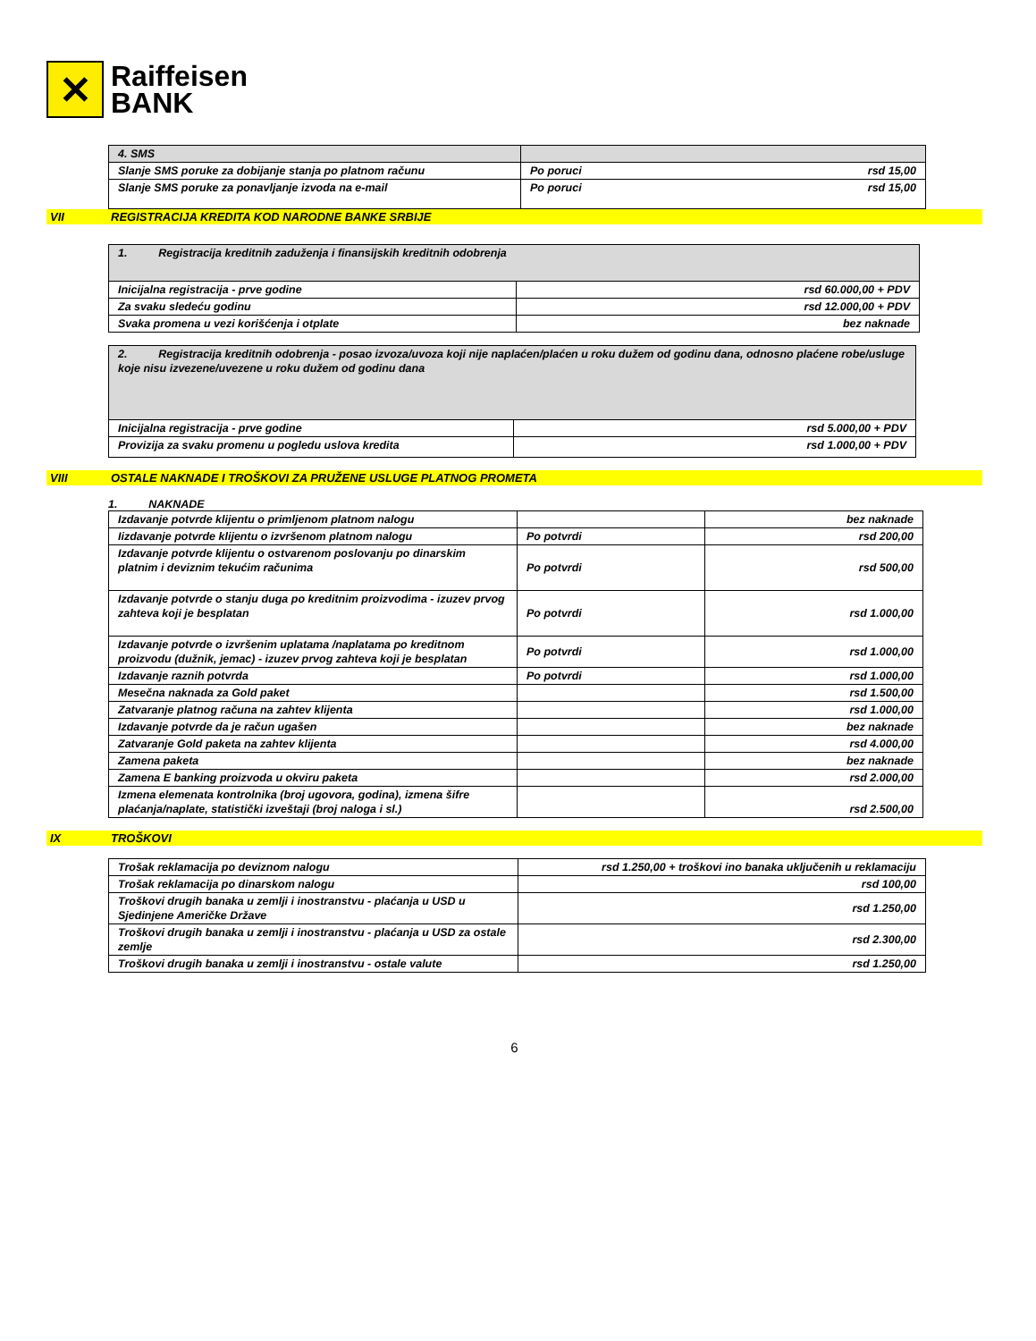✕
Raiffeisen
BANK
| 4. SMS | |
| Slanje SMS poruke za dobijanje stanja po platnom računu | Po poruci rsd 15,00 |
| Slanje SMS poruke za ponavljanje izvoda na e-mail | Po poruci rsd 15,00 |
VII REGISTRACIJA KREDITA KOD NARODNE BANKE SRBIJE
| 1. Registracija kreditnih zaduženja i finansijskih kreditnih odobrenja | |
| Inicijalna registracija - prve godine | rsd 60.000,00 + PDV |
| Za svaku sledeću godinu | rsd 12.000,00 + PDV |
| Svaka promena u vezi korišćenja i otplate | bez naknade |
| 2. Registracija kreditnih odobrenja - posao izvoza/uvoza koji nije naplaćen/plaćen u roku dužem od godinu dana, odnosno plaćene robe/usluge koje nisu izvezene/uvezene u roku dužem od godinu dana | |
| Inicijalna registracija - prve godine | rsd 5.000,00 + PDV |
| Provizija za svaku promenu u pogledu uslova kredita | rsd 1.000,00 + PDV |
VIII OSTALE NAKNADE I TROŠKOVI ZA PRUŽENE USLUGE PLATNOG PROMETA
1. NAKNADE
| Izdavanje potvrde klijentu o primljenom platnom nalogu | | bez naknade |
| Iizdavanje potvrde klijentu o izvršenom platnom nalogu | Po potvrdi | rsd 200,00 |
| Izdavanje potvrde klijentu o ostvarenom poslovanju po dinarskim platnim i deviznim tekućim računima | Po potvrdi | rsd 500,00 |
| Izdavanje potvrde o stanju duga po kreditnim proizvodima - izuzev prvog zahteva koji je besplatan | Po potvrdi | rsd 1.000,00 |
| Izdavanje potvrde o izvršenim uplatama /naplatama po kreditnom proizvodu (dužnik, jemac) - izuzev prvog zahteva koji je besplatan | Po potvrdi | rsd 1.000,00 |
| Izdavanje raznih potvrda | Po potvrdi | rsd 1.000,00 |
| Mesečna naknada za Gold paket | | rsd 1.500,00 |
| Zatvaranje platnog računa na zahtev klijenta | | rsd 1.000,00 |
| Izdavanje potvrde da je račun ugašen | | bez naknade |
| Zatvaranje Gold paketa na zahtev klijenta | | rsd 4.000,00 |
| Zamena paketa | | bez naknade |
| Zamena E banking proizvoda u okviru paketa | | rsd 2.000,00 |
| Izmena elemenata kontrolnika (broj ugovora, godina), izmena šifre plaćanja/naplate, statistički izveštaji (broj naloga i sl.) | | rsd 2.500,00 |
IX TROŠKOVI
| Trošak reklamacija po deviznom nalogu | rsd 1.250,00 + troškovi ino banaka uključenih u reklamaciju |
| Trošak reklamacija po dinarskom nalogu | rsd 100,00 |
| Troškovi drugih banaka u zemlji i inostranstvu - plaćanja u USD u Sjedinjene Američke Države | rsd 1.250,00 |
| Troškovi drugih banaka u zemlji i inostranstvu - plaćanja u USD za ostale zemlje | rsd 2.300,00 |
| Troškovi drugih banaka u zemlji i inostranstvu - ostale valute | rsd 1.250,00 |
6